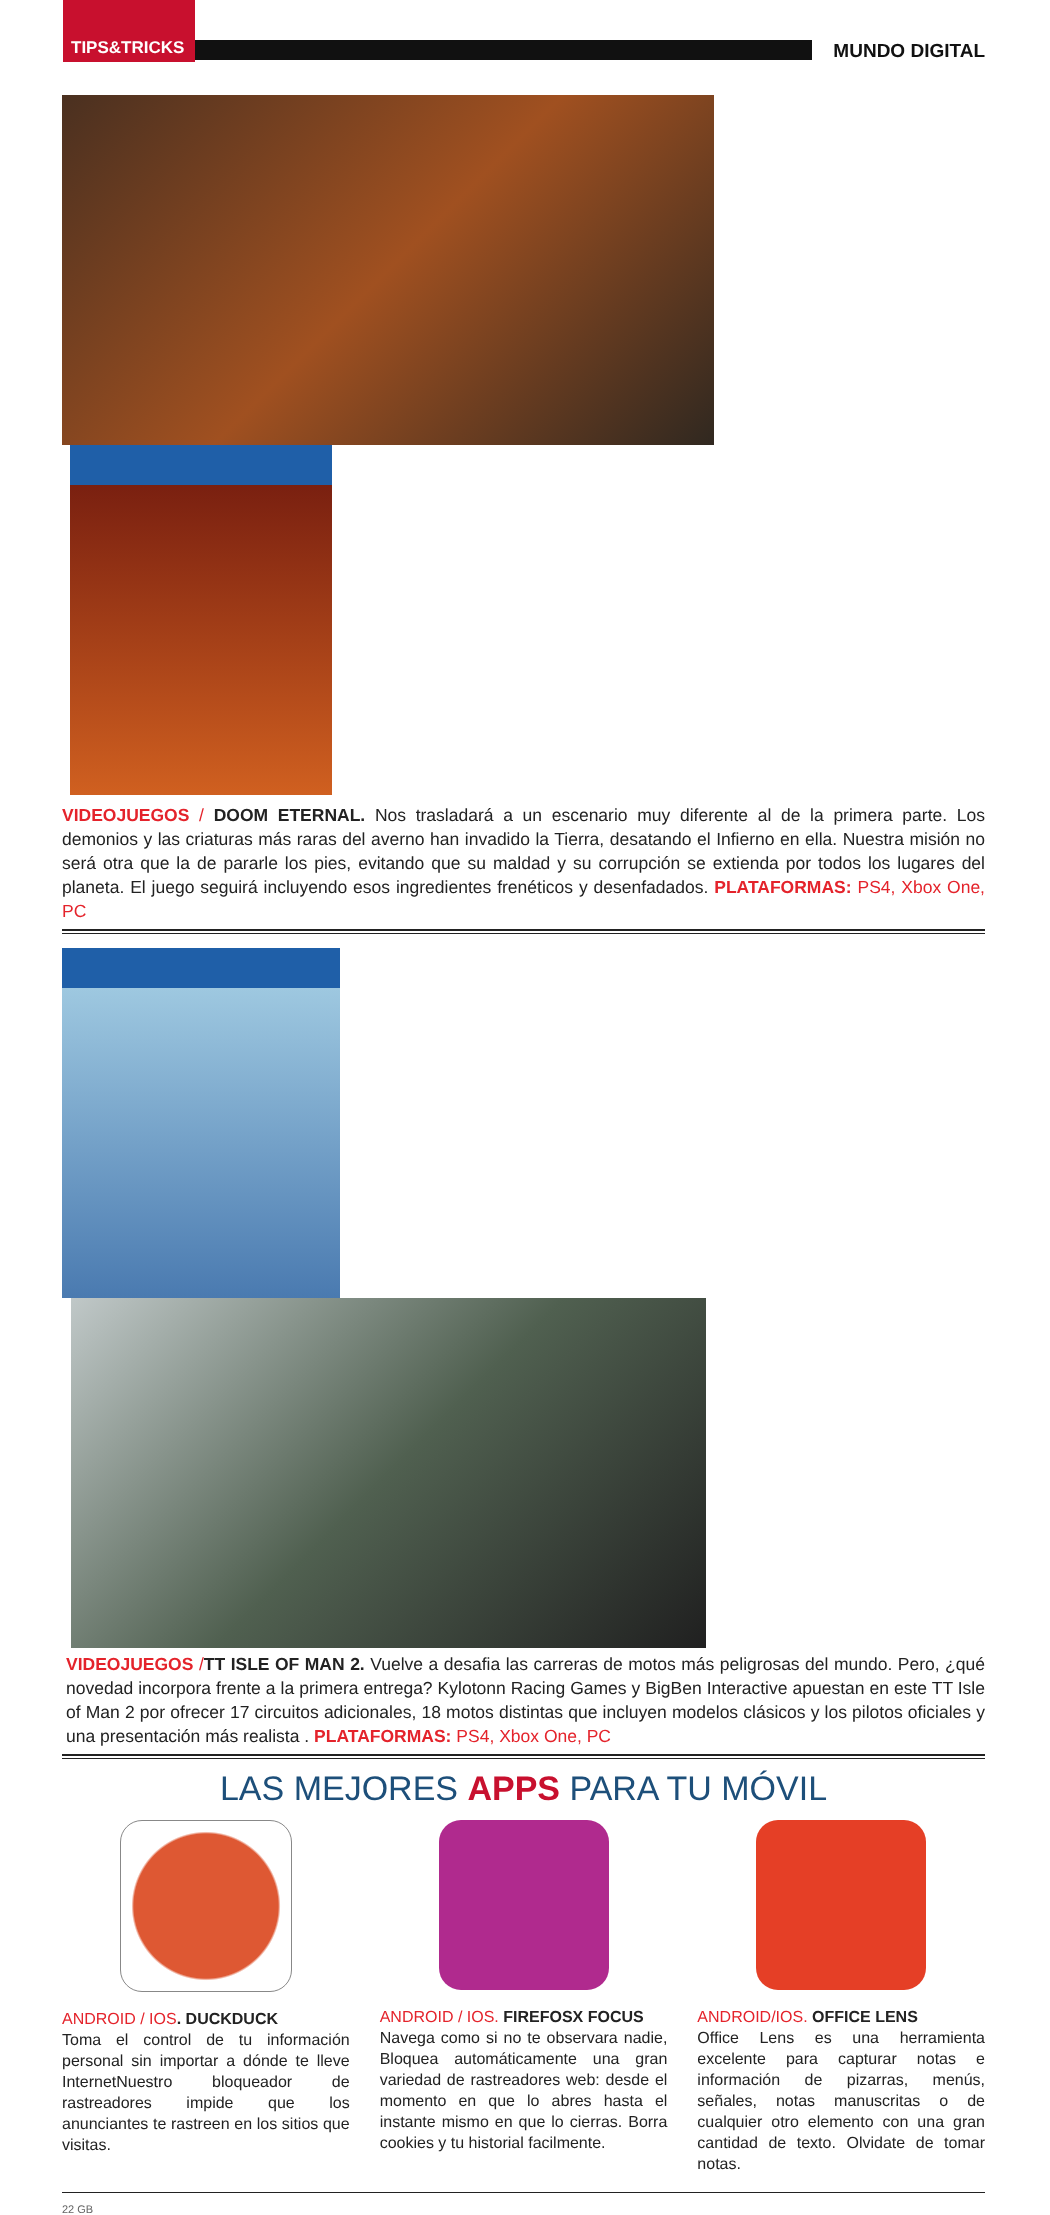TIPS&TRICKS
MUNDO DIGITAL
VIDEOJUEGOS / DOOM ETERNAL. Nos trasladará a un escenario muy diferente al de la primera parte. Los demonios y las criaturas más raras del averno han invadido la Tierra, desatando el Infierno en ella. Nuestra misión no será otra que la de pararle los pies, evitando que su maldad y su corrupción se extienda por todos los lugares del planeta. El juego seguirá incluyendo esos ingredientes frenéticos y desenfadados. PLATAFORMAS: PS4, Xbox One, PC
VIDEOJUEGOS /TT ISLE OF MAN 2. Vuelve a desafia las carreras de motos más peligrosas del mundo. Pero, ¿qué novedad incorpora frente a la primera entrega? Kylotonn Racing Games y BigBen Interactive apuestan en este TT Isle of Man 2 por ofrecer 17 circuitos adicionales, 18 motos distintas que incluyen modelos clásicos y los pilotos oficiales y una presentación más realista . PLATAFORMAS: PS4, Xbox One, PC
LAS MEJORES APPS PARA TU MÓVIL
ANDROID / IOS. DUCKDUCK
Toma el control de tu información personal sin importar a dónde te lleve InternetNuestro bloqueador de rastreadores impide que los anunciantes te rastreen en los sitios que visitas.
ANDROID / IOS. FIREFOSX FOCUS
Navega como si no te observara nadie, Bloquea automáticamente una gran variedad de rastreadores web: desde el momento en que lo abres hasta el instante mismo en que lo cierras. Borra cookies y tu historial facilmente.
ANDROID/IOS. OFFICE LENS
Office Lens es una herramienta excelente para capturar notas e información de pizarras, menús, señales, notas manuscritas o de cualquier otro elemento con una gran cantidad de texto. Olvidate de tomar notas.
22 GB